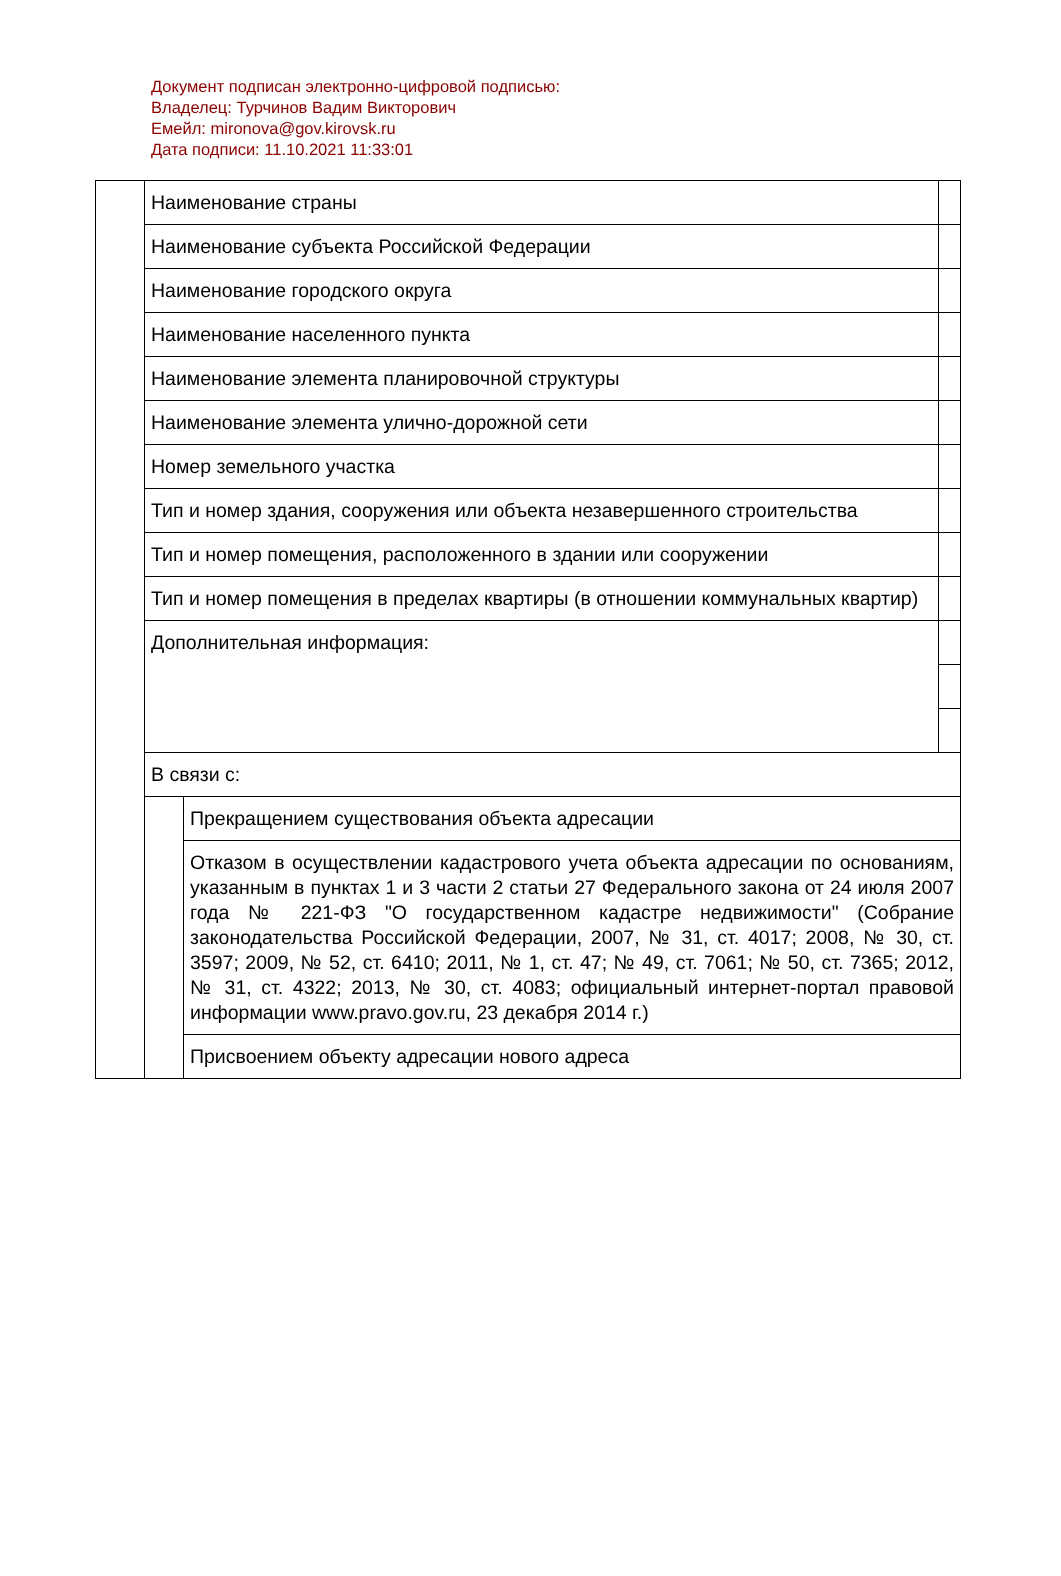Документ подписан электронно-цифровой подписью:
Владелец: Турчинов Вадим Викторович
Емейл: mironova@gov.kirovsk.ru
Дата подписи: 11.10.2021 11:33:01
| | Наименование страны | | |
| | Наименование субъекта Российской Федерации | | |
| | Наименование городского округа | | |
| | Наименование населенного пункта | | |
| | Наименование элемента планировочной структуры | | |
| | Наименование элемента улично-дорожной сети | | |
| | Номер земельного участка | | |
| | Тип и номер здания, сооружения или объекта незавершенного строительства | | |
| | Тип и номер помещения, расположенного в здании или сооружении | | |
| | Тип и номер помещения в пределах квартиры (в отношении коммунальных квартир) | | |
| | Дополнительная информация: | | |
| | В связи с: | | |
| | | Прекращением существования объекта адресации | |
| | | Отказом в осуществлении кадастрового учета объекта адресации по основаниям, указанным в пунктах 1 и 3 части 2 статьи 27 Федерального закона от 24 июля 2007 года № 221-ФЗ "О государственном кадастре недвижимости" (Собрание законодательства Российской Федерации, 2007, № 31, ст. 4017; 2008, № 30, ст. 3597; 2009, № 52, ст. 6410; 2011, № 1, ст. 47; № 49, ст. 7061; № 50, ст. 7365; 2012, № 31, ст. 4322; 2013, № 30, ст. 4083; официальный интернет-портал правовой информации www.pravo.gov.ru, 23 декабря 2014 г.) | |
| | | Присвоением объекту адресации нового адреса | |